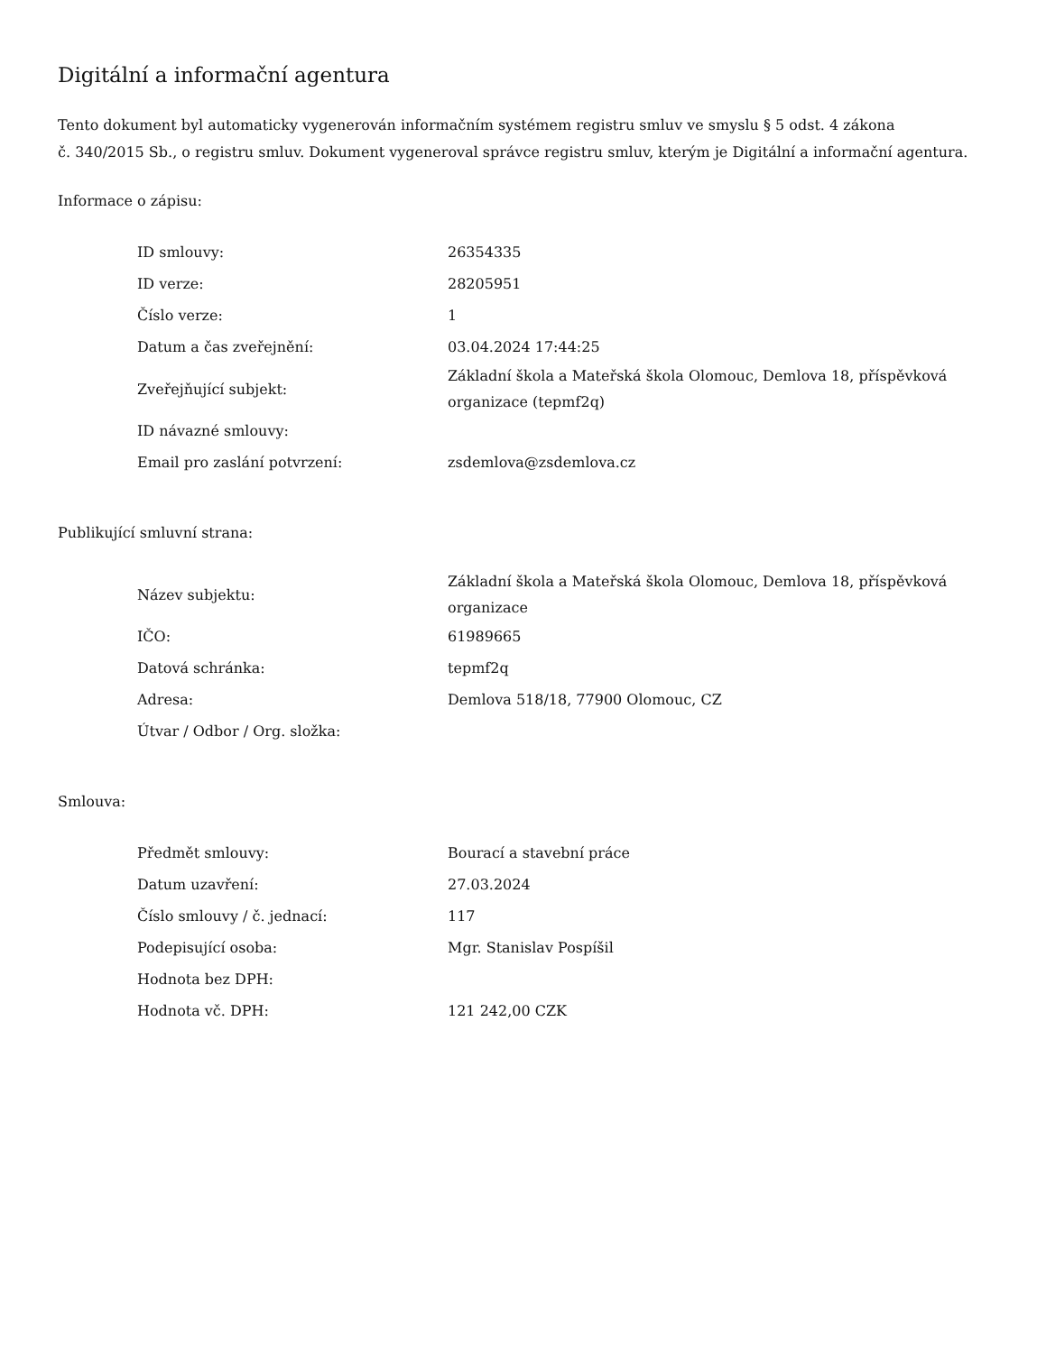Digitální a informační agentura
Tento dokument byl automaticky vygenerován informačním systémem registru smluv ve smyslu § 5 odst. 4 zákona
č. 340/2015 Sb., o registru smluv. Dokument vygeneroval správce registru smluv, kterým je Digitální a informační agentura.
Informace o zápisu:
| ID smlouvy: | 26354335 |
| ID verze: | 28205951 |
| Číslo verze: | 1 |
| Datum a čas zveřejnění: | 03.04.2024 17:44:25 |
| Zveřejňující subjekt: | Základní škola a Mateřská škola Olomouc, Demlova 18, příspěvková organizace (tepmf2q) |
| ID návazné smlouvy: | |
| Email pro zaslání potvrzení: | zsdemlova@zsdemlova.cz |
Publikující smluvní strana:
| Název subjektu: | Základní škola a Mateřská škola Olomouc, Demlova 18, příspěvková organizace |
| IČO: | 61989665 |
| Datová schránka: | tepmf2q |
| Adresa: | Demlova 518/18, 77900 Olomouc, CZ |
| Útvar / Odbor / Org. složka: | |
Smlouva:
| Předmět smlouvy: | Bourací a stavební práce |
| Datum uzavření: | 27.03.2024 |
| Číslo smlouvy / č. jednací: | 117 |
| Podepisující osoba: | Mgr. Stanislav Pospíšil |
| Hodnota bez DPH: | |
| Hodnota vč. DPH: | 121 242,00 CZK |